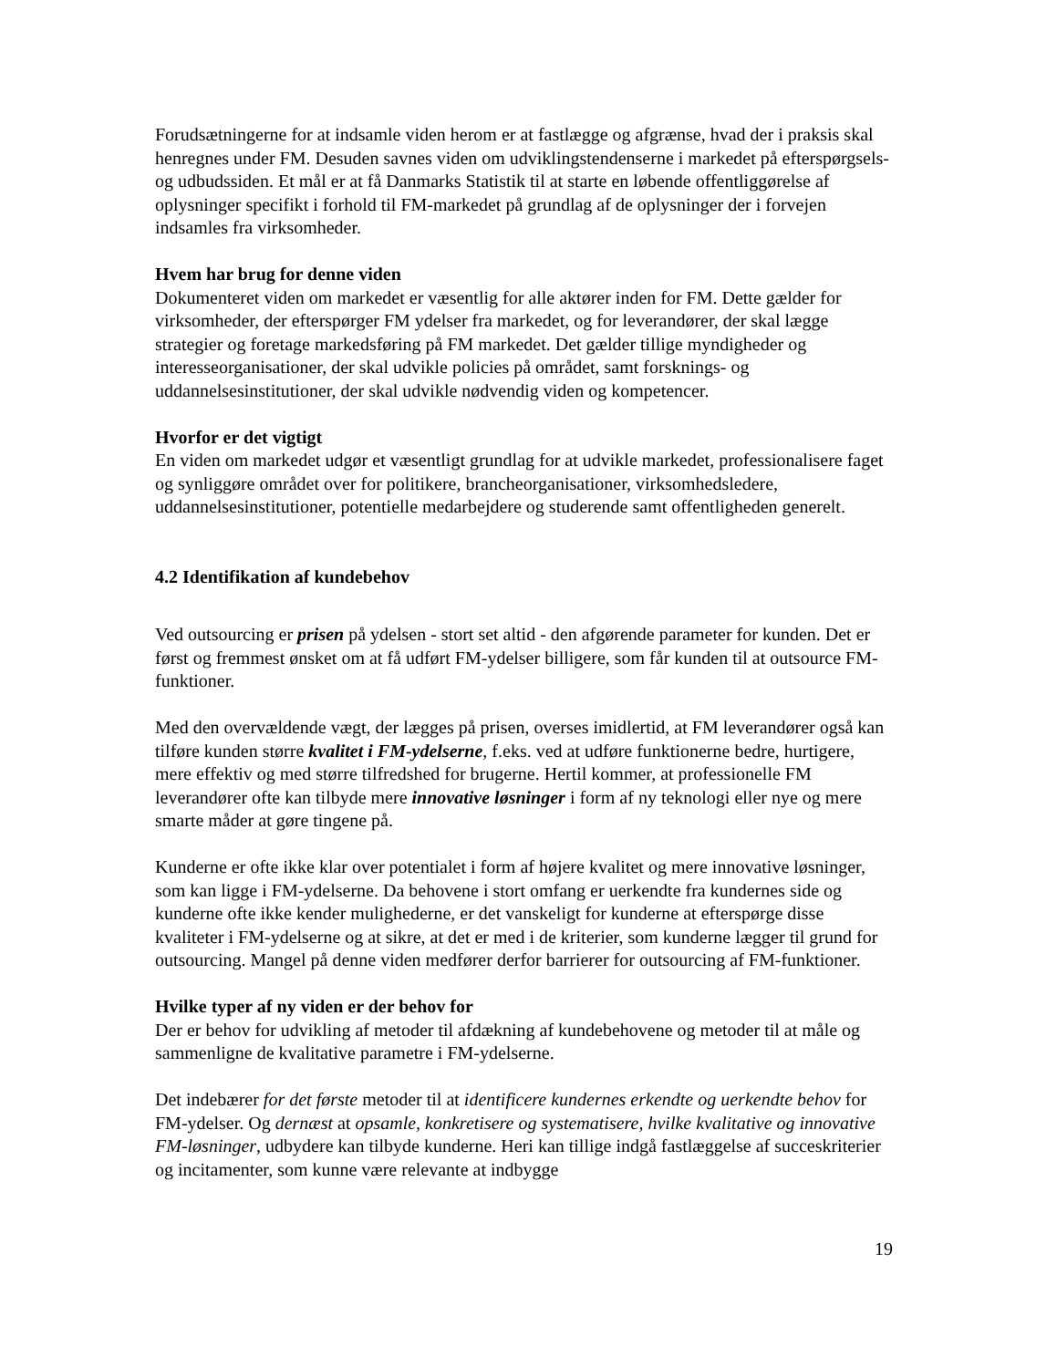Forudsætningerne for at indsamle viden herom er at fastlægge og afgrænse, hvad der i praksis skal henregnes under FM. Desuden savnes viden om udviklingstendenserne i markedet på efterspørgsels- og udbudssiden. Et mål er at få Danmarks Statistik til at starte en løbende offentliggørelse af oplysninger specifikt i forhold til FM-markedet på grundlag af de oplysninger der i forvejen indsamles fra virksomheder.
Hvem har brug for denne viden
Dokumenteret viden om markedet er væsentlig for alle aktører inden for FM. Dette gælder for virksomheder, der efterspørger FM ydelser fra markedet, og for leverandører, der skal lægge strategier og foretage markedsføring på FM markedet. Det gælder tillige myndigheder og interesseorganisationer, der skal udvikle policies på området, samt forsknings- og uddannelsesinstitutioner, der skal udvikle nødvendig viden og kompetencer.
Hvorfor er det vigtigt
En viden om markedet udgør et væsentligt grundlag for at udvikle markedet, professionalisere faget og synliggøre området over for politikere, brancheorganisationer, virksomhedsledere, uddannelsesinstitutioner, potentielle medarbejdere og studerende samt offentligheden generelt.
4.2 Identifikation af kundebehov
Ved outsourcing er prisen på ydelsen - stort set altid - den afgørende parameter for kunden. Det er først og fremmest ønsket om at få udført FM-ydelser billigere, som får kunden til at outsource FM-funktioner.
Med den overvældende vægt, der lægges på prisen, overses imidlertid, at FM leverandører også kan tilføre kunden større kvalitet i FM-ydelserne, f.eks. ved at udføre funktionerne bedre, hurtigere, mere effektiv og med større tilfredshed for brugerne. Hertil kommer, at professionelle FM leverandører ofte kan tilbyde mere innovative løsninger i form af ny teknologi eller nye og mere smarte måder at gøre tingene på.
Kunderne er ofte ikke klar over potentialet i form af højere kvalitet og mere innovative løsninger, som kan ligge i FM-ydelserne. Da behovene i stort omfang er uerkendte fra kundernes side og kunderne ofte ikke kender mulighederne, er det vanskeligt for kunderne at efterspørge disse kvaliteter i FM-ydelserne og at sikre, at det er med i de kriterier, som kunderne lægger til grund for outsourcing. Mangel på denne viden medfører derfor barrierer for outsourcing af FM-funktioner.
Hvilke typer af ny viden er der behov for
Der er behov for udvikling af metoder til afdækning af kundebehovene og metoder til at måle og sammenligne de kvalitative parametre i FM-ydelserne.
Det indebærer for det første metoder til at identificere kundernes erkendte og uerkendte behov for FM-ydelser. Og dernæst at opsamle, konkretisere og systematisere, hvilke kvalitative og innovative FM-løsninger, udbydere kan tilbyde kunderne. Heri kan tillige indgå fastlæggelse af succeskriterier og incitamenter, som kunne være relevante at indbygge
19